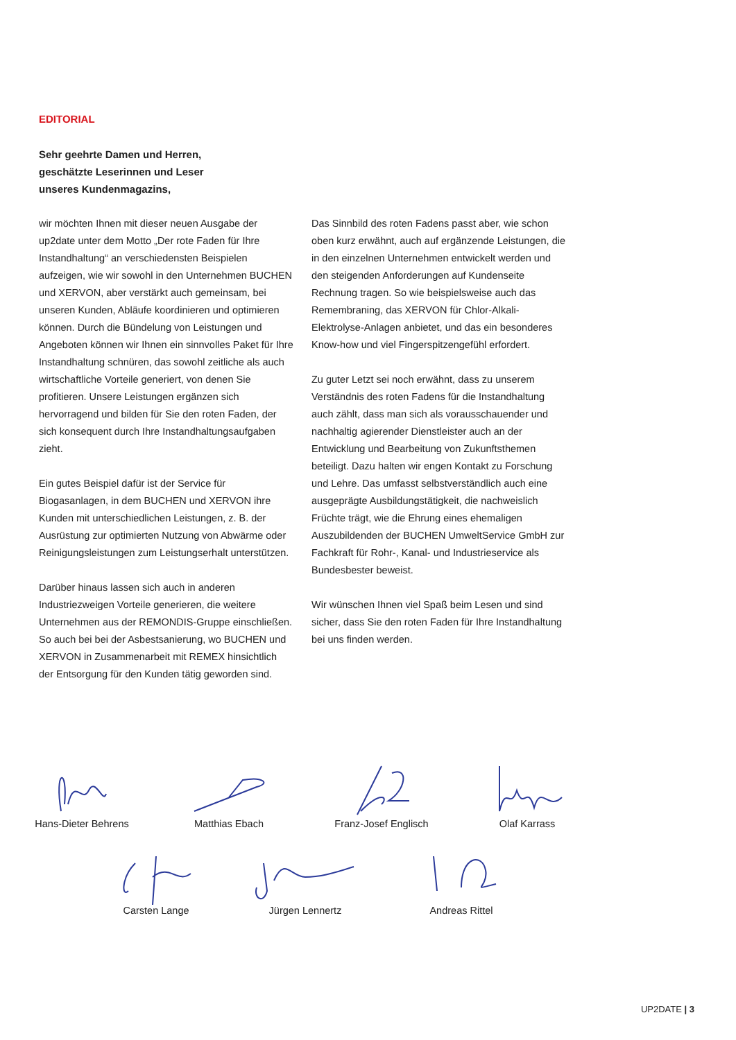EDITORIAL
Sehr geehrte Damen und Herren,
geschätzte Leserinnen und Leser
unseres Kundenmagazins,
wir möchten Ihnen mit dieser neuen Ausgabe der up2date unter dem Motto „Der rote Faden für Ihre Instandhaltung“ an verschiedensten Beispielen aufzeigen, wie wir sowohl in den Unternehmen BUCHEN und XERVON, aber verstärkt auch gemeinsam, bei unseren Kunden, Abläufe koordinieren und optimieren können. Durch die Bündelung von Leistungen und Angeboten können wir Ihnen ein sinnvolles Paket für Ihre Instandhaltung schnüren, das sowohl zeitliche als auch wirtschaftliche Vorteile generiert, von denen Sie profitieren. Unsere Leistungen ergänzen sich hervorragend und bilden für Sie den roten Faden, der sich konsequent durch Ihre Instandhaltungsaufgaben zieht.
Ein gutes Beispiel dafür ist der Service für Biogasanlagen, in dem BUCHEN und XERVON ihre Kunden mit unterschiedlichen Leistungen, z. B. der Ausrüstung zur optimierten Nutzung von Abwärme oder Reinigungsleistungen zum Leistungserhalt unterstützen.
Darüber hinaus lassen sich auch in anderen Industriezweigen Vorteile generieren, die weitere Unternehmen aus der REMONDIS-Gruppe einschließen. So auch bei bei der Asbestsanierung, wo BUCHEN und XERVON in Zusammenarbeit mit REMEX hinsichtlich der Entsorgung für den Kunden tätig geworden sind.
Das Sinnbild des roten Fadens passt aber, wie schon oben kurz erwähnt, auch auf ergänzende Leistungen, die in den einzelnen Unternehmen entwickelt werden und den steigenden Anforderungen auf Kundenseite Rechnung tragen. So wie beispielsweise auch das Remembraning, das XERVON für Chlor-Alkali-Elektrolyse-Anlagen anbietet, und das ein besonderes Know-how und viel Fingerspitzengefühl erfordert.
Zu guter Letzt sei noch erwähnt, dass zu unserem Verständnis des roten Fadens für die Instandhaltung auch zählt, dass man sich als vorausschauender und nachhaltig agierender Dienstleister auch an der Entwicklung und Bearbeitung von Zukunftsthemen beteiligt. Dazu halten wir engen Kontakt zu Forschung und Lehre. Das umfasst selbstverständlich auch eine ausgeprägte Ausbildungstätigkeit, die nachweislich Früchte trägt, wie die Ehrung eines ehemaligen Auszubildenden der BUCHEN UmweltService GmbH zur Fachkraft für Rohr-, Kanal- und Industrieservice als Bundesbester beweist.
Wir wünschen Ihnen viel Spaß beim Lesen und sind sicher, dass Sie den roten Faden für Ihre Instandhaltung bei uns finden werden.
Hans-Dieter Behrens
Matthias Ebach
Franz-Josef Englisch
Olaf Karrass
Carsten Lange Jürgen Lennertz Andreas Rittel
UP2DATE | 3